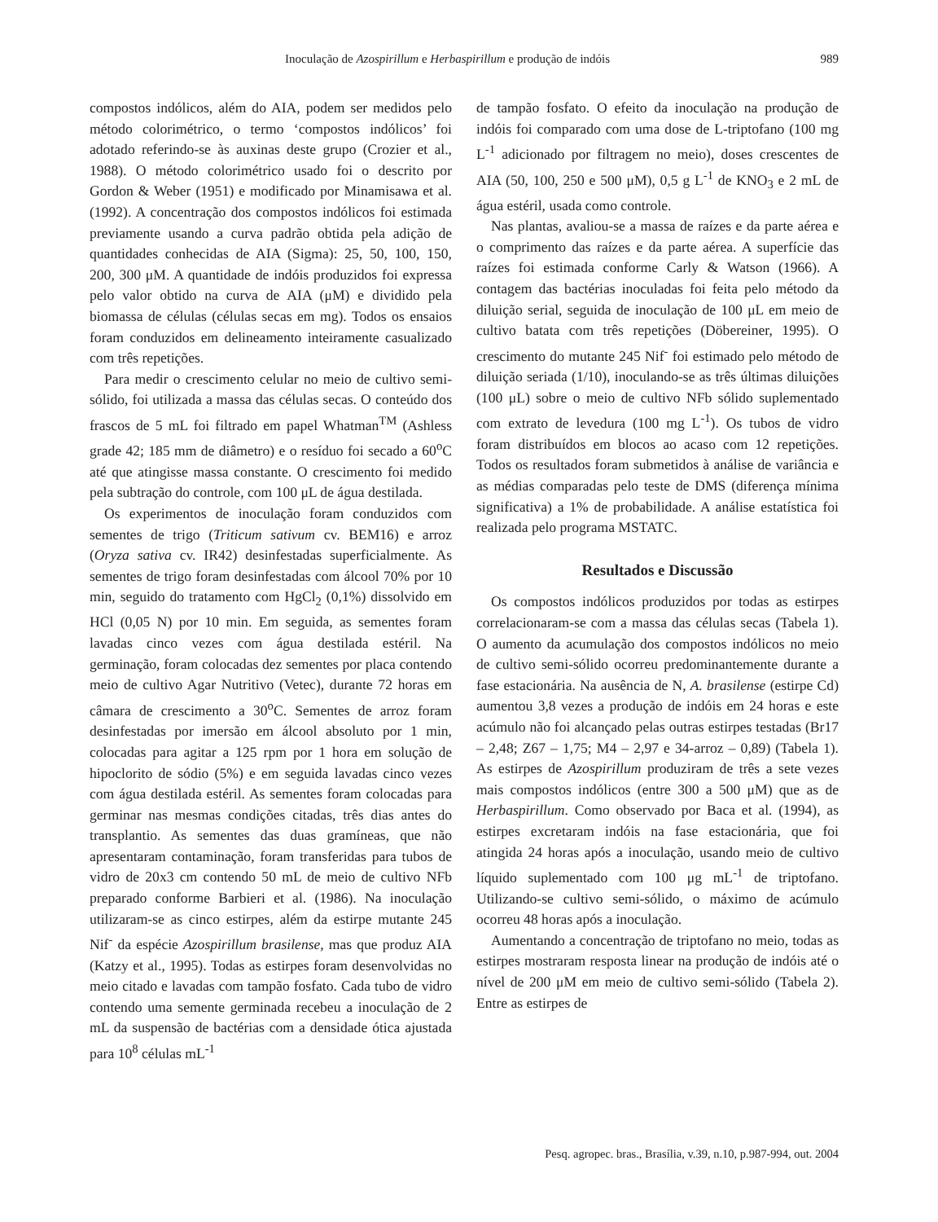Inoculação de Azospirillum e Herbaspirillum e produção de indóis 989
compostos indólicos, além do AIA, podem ser medidos pelo método colorimétrico, o termo ‘compostos indólicos’ foi adotado referindo-se às auxinas deste grupo (Crozier et al., 1988). O método colorimétrico usado foi o descrito por Gordon & Weber (1951) e modificado por Minamisawa et al. (1992). A concentração dos compostos indólicos foi estimada previamente usando a curva padrão obtida pela adição de quantidades conhecidas de AIA (Sigma): 25, 50, 100, 150, 200, 300 μM. A quantidade de indóis produzidos foi expressa pelo valor obtido na curva de AIA (μM) e dividido pela biomassa de células (células secas em mg). Todos os ensaios foram conduzidos em delineamento inteiramente casualizado com três repetições.
Para medir o crescimento celular no meio de cultivo semi-sólido, foi utilizada a massa das células secas. O conteúdo dos frascos de 5 mL foi filtrado em papel Whatman<sup>TM</sup> (Ashless grade 42; 185 mm de diâmetro) e o resíduo foi secado a 60<sup>o</sup>C até que atingisse massa constante. O crescimento foi medido pela subtração do controle, com 100 μL de água destilada.
Os experimentos de inoculação foram conduzidos com sementes de trigo (Triticum sativum cv. BEM16) e arroz (Oryza sativa cv. IR42) desinfestadas superficialmente. As sementes de trigo foram desinfestadas com álcool 70% por 10 min, seguido do tratamento com HgCl<sub>2</sub> (0,1%) dissolvido em HCl (0,05 N) por 10 min. Em seguida, as sementes foram lavadas cinco vezes com água destilada estéril. Na germinação, foram colocadas dez sementes por placa contendo meio de cultivo Agar Nutritivo (Vetec), durante 72 horas em câmara de crescimento a 30<sup>o</sup>C. Sementes de arroz foram desinfestadas por imersão em álcool absoluto por 1 min, colocadas para agitar a 125 rpm por 1 hora em solução de hipoclorito de sódio (5%) e em seguida lavadas cinco vezes com água destilada estéril. As sementes foram colocadas para germinar nas mesmas condições citadas, três dias antes do transplantio. As sementes das duas gramíneas, que não apresentaram contaminação, foram transferidas para tubos de vidro de 20x3 cm contendo 50 mL de meio de cultivo NFb preparado conforme Barbieri et al. (1986). Na inoculação utilizaram-se as cinco estirpes, além da estirpe mutante 245 Nif<sup>-</sup> da espécie Azospirillum brasilense, mas que produz AIA (Katzy et al., 1995). Todas as estirpes foram desenvolvidas no meio citado e lavadas com tampão fosfato. Cada tubo de vidro contendo uma semente germinada recebeu a inoculação de 2 mL da suspensão de bactérias com a densidade ótica ajustada para 10<sup>8</sup> células mL<sup>-1</sup>
de tampão fosfato. O efeito da inoculação na produção de indóis foi comparado com uma dose de L-triptofano (100 mg L<sup>-1</sup> adicionado por filtragem no meio), doses crescentes de AIA (50, 100, 250 e 500 μM), 0,5 g L<sup>-1</sup> de KNO<sub>3</sub> e 2 mL de água estéril, usada como controle.
Nas plantas, avaliou-se a massa de raízes e da parte aérea e o comprimento das raízes e da parte aérea. A superfície das raízes foi estimada conforme Carly & Watson (1966). A contagem das bactérias inoculadas foi feita pelo método da diluição serial, seguida de inoculação de 100 μL em meio de cultivo batata com três repetições (Döbereiner, 1995). O crescimento do mutante 245 Nif<sup>-</sup> foi estimado pelo método de diluição seriada (1/10), inoculando-se as três últimas diluições (100 μL) sobre o meio de cultivo NFb sólido suplementado com extrato de levedura (100 mg L<sup>-1</sup>). Os tubos de vidro foram distribuídos em blocos ao acaso com 12 repetições. Todos os resultados foram submetidos à análise de variância e as médias comparadas pelo teste de DMS (diferença mínima significativa) a 1% de probabilidade. A análise estatística foi realizada pelo programa MSTATC.
Resultados e Discussão
Os compostos indólicos produzidos por todas as estirpes correlacionaram-se com a massa das células secas (Tabela 1). O aumento da acumulação dos compostos indólicos no meio de cultivo semi-sólido ocorreu predominantemente durante a fase estacionária. Na ausência de N, A. brasilense (estirpe Cd) aumentou 3,8 vezes a produção de indóis em 24 horas e este acúmulo não foi alcançado pelas outras estirpes testadas (Br17 – 2,48; Z67 – 1,75; M4 – 2,97 e 34-arroz – 0,89) (Tabela 1). As estirpes de Azospirillum produziram de três a sete vezes mais compostos indólicos (entre 300 a 500 μM) que as de Herbaspirillum. Como observado por Baca et al. (1994), as estirpes excretaram indóis na fase estacionária, que foi atingida 24 horas após a inoculação, usando meio de cultivo líquido suplementado com 100 μg mL<sup>-1</sup> de triptofano. Utilizando-se cultivo semi-sólido, o máximo de acúmulo ocorreu 48 horas após a inoculação.
Aumentando a concentração de triptofano no meio, todas as estirpes mostraram resposta linear na produção de indóis até o nível de 200 μM em meio de cultivo semi-sólido (Tabela 2). Entre as estirpes de
Pesq. agropec. bras., Brasília, v.39, n.10, p.987-994, out. 2004